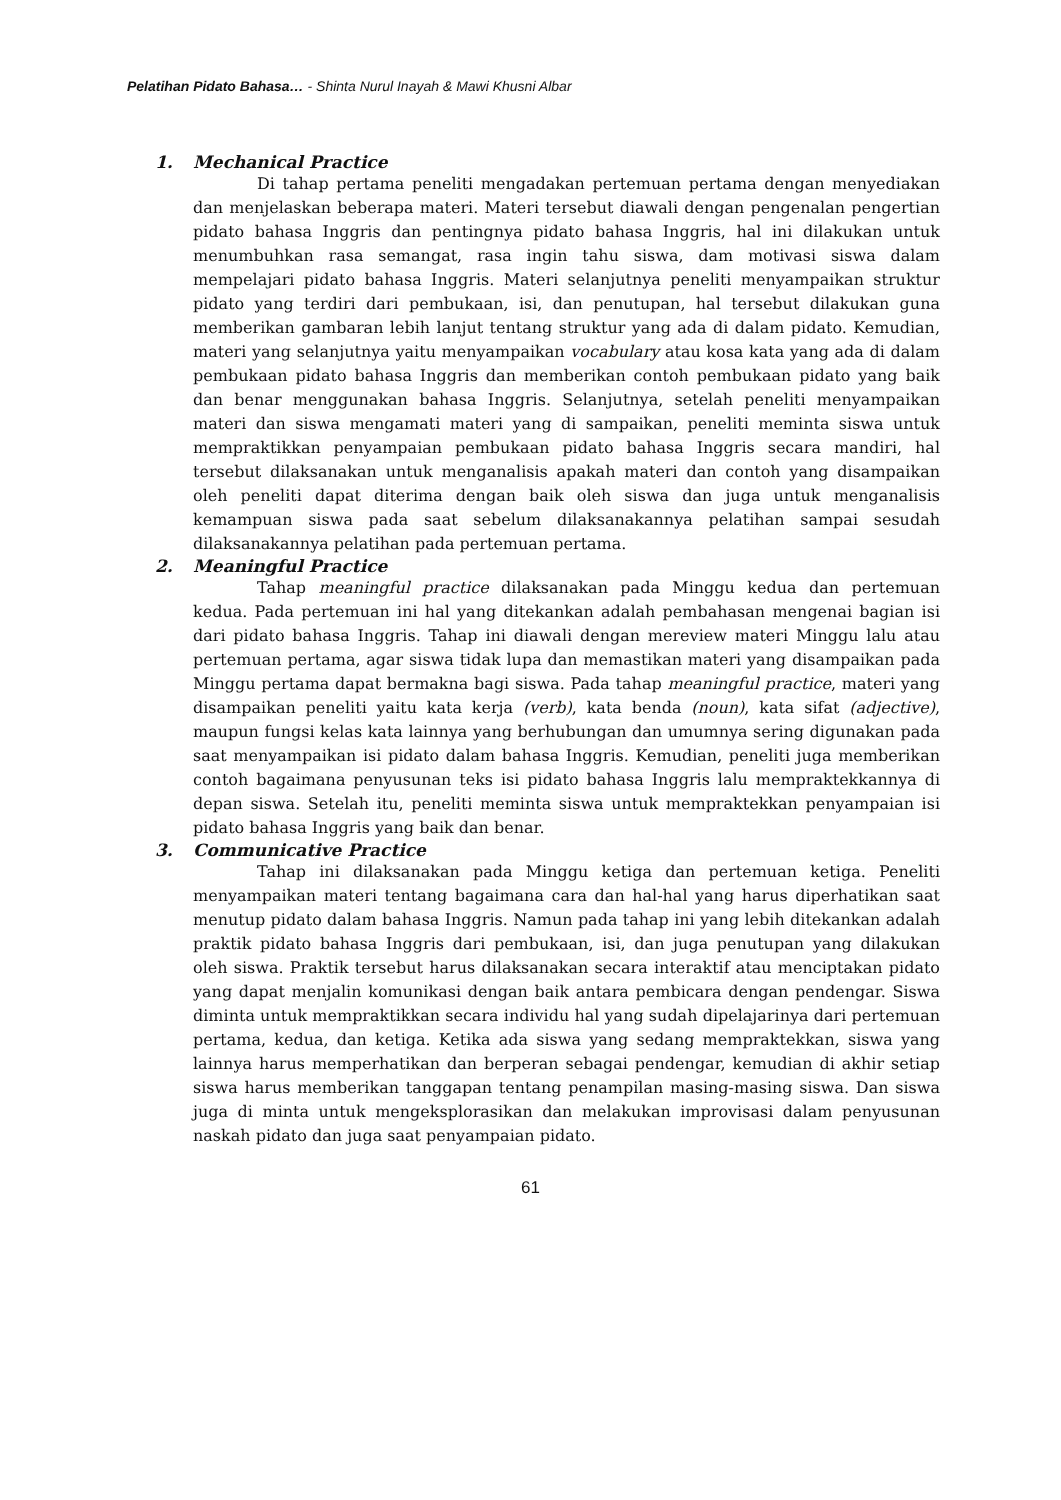Pelatihan Pidato Bahasa… - Shinta Nurul Inayah & Mawi Khusni Albar
1. Mechanical Practice
Di tahap pertama peneliti mengadakan pertemuan pertama dengan menyediakan dan menjelaskan beberapa materi. Materi tersebut diawali dengan pengenalan pengertian pidato bahasa Inggris dan pentingnya pidato bahasa Inggris, hal ini dilakukan untuk menumbuhkan rasa semangat, rasa ingin tahu siswa, dam motivasi siswa dalam mempelajari pidato bahasa Inggris. Materi selanjutnya peneliti menyampaikan struktur pidato yang terdiri dari pembukaan, isi, dan penutupan, hal tersebut dilakukan guna memberikan gambaran lebih lanjut tentang struktur yang ada di dalam pidato. Kemudian, materi yang selanjutnya yaitu menyampaikan vocabulary atau kosa kata yang ada di dalam pembukaan pidato bahasa Inggris dan memberikan contoh pembukaan pidato yang baik dan benar menggunakan bahasa Inggris. Selanjutnya, setelah peneliti menyampaikan materi dan siswa mengamati materi yang di sampaikan, peneliti meminta siswa untuk mempraktikkan penyampaian pembukaan pidato bahasa Inggris secara mandiri, hal tersebut dilaksanakan untuk menganalisis apakah materi dan contoh yang disampaikan oleh peneliti dapat diterima dengan baik oleh siswa dan juga untuk menganalisis kemampuan siswa pada saat sebelum dilaksanakannya pelatihan sampai sesudah dilaksanakannya pelatihan pada pertemuan pertama.
2. Meaningful Practice
Tahap meaningful practice dilaksanakan pada Minggu kedua dan pertemuan kedua. Pada pertemuan ini hal yang ditekankan adalah pembahasan mengenai bagian isi dari pidato bahasa Inggris. Tahap ini diawali dengan mereview materi Minggu lalu atau pertemuan pertama, agar siswa tidak lupa dan memastikan materi yang disampaikan pada Minggu pertama dapat bermakna bagi siswa. Pada tahap meaningful practice, materi yang disampaikan peneliti yaitu kata kerja (verb), kata benda (noun), kata sifat (adjective), maupun fungsi kelas kata lainnya yang berhubungan dan umumnya sering digunakan pada saat menyampaikan isi pidato dalam bahasa Inggris. Kemudian, peneliti juga memberikan contoh bagaimana penyusunan teks isi pidato bahasa Inggris lalu mempraktekkannya di depan siswa. Setelah itu, peneliti meminta siswa untuk mempraktekkan penyampaian isi pidato bahasa Inggris yang baik dan benar.
3. Communicative Practice
Tahap ini dilaksanakan pada Minggu ketiga dan pertemuan ketiga. Peneliti menyampaikan materi tentang bagaimana cara dan hal-hal yang harus diperhatikan saat menutup pidato dalam bahasa Inggris. Namun pada tahap ini yang lebih ditekankan adalah praktik pidato bahasa Inggris dari pembukaan, isi, dan juga penutupan yang dilakukan oleh siswa. Praktik tersebut harus dilaksanakan secara interaktif atau menciptakan pidato yang dapat menjalin komunikasi dengan baik antara pembicara dengan pendengar. Siswa diminta untuk mempraktikkan secara individu hal yang sudah dipelajarinya dari pertemuan pertama, kedua, dan ketiga. Ketika ada siswa yang sedang mempraktekkan, siswa yang lainnya harus memperhatikan dan berperan sebagai pendengar, kemudian di akhir setiap siswa harus memberikan tanggapan tentang penampilan masing-masing siswa. Dan siswa juga di minta untuk mengeksplorasikan dan melakukan improvisasi dalam penyusunan naskah pidato dan juga saat penyampaian pidato.
61